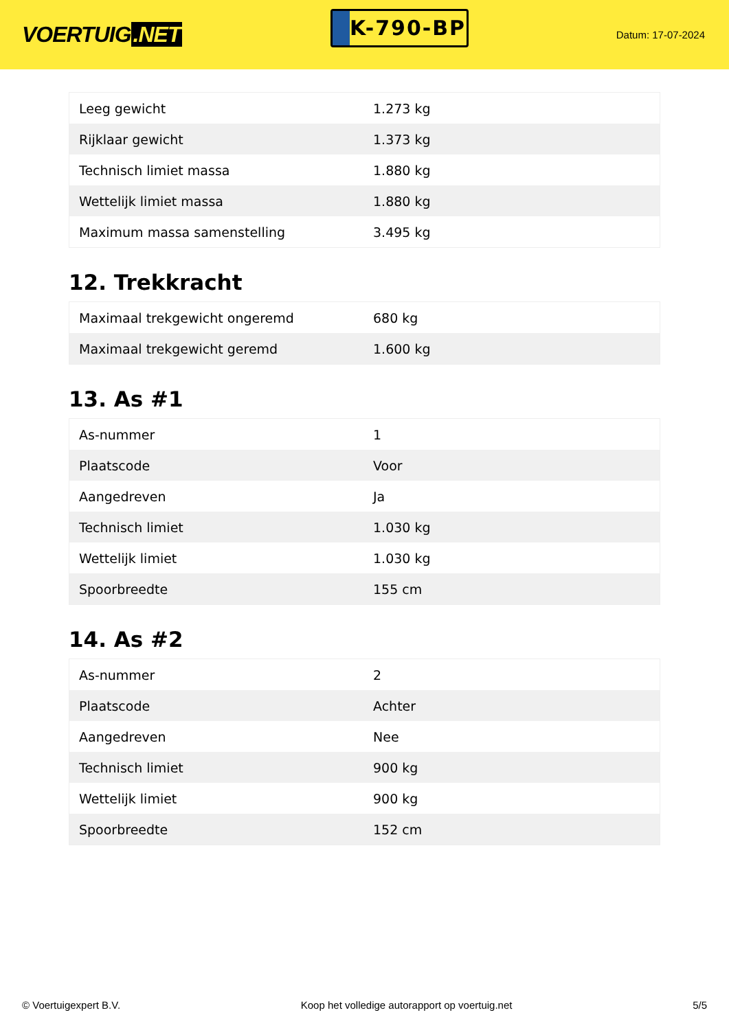VOERTUIG.NET
K-790-BP
Datum: 17-07-2024
| Leeg gewicht | 1.273 kg |
| Rijklaar gewicht | 1.373 kg |
| Technisch limiet massa | 1.880 kg |
| Wettelijk limiet massa | 1.880 kg |
| Maximum massa samenstelling | 3.495 kg |
12. Trekkracht
| Maximaal trekgewicht ongeremd | 680 kg |
| Maximaal trekgewicht geremd | 1.600 kg |
13. As #1
| As-nummer | 1 |
| Plaatscode | Voor |
| Aangedreven | Ja |
| Technisch limiet | 1.030 kg |
| Wettelijk limiet | 1.030 kg |
| Spoorbreedte | 155 cm |
14. As #2
| As-nummer | 2 |
| Plaatscode | Achter |
| Aangedreven | Nee |
| Technisch limiet | 900 kg |
| Wettelijk limiet | 900 kg |
| Spoorbreedte | 152 cm |
© Voertuigexpert B.V. Koop het volledige autorapport op voertuig.net 5/5